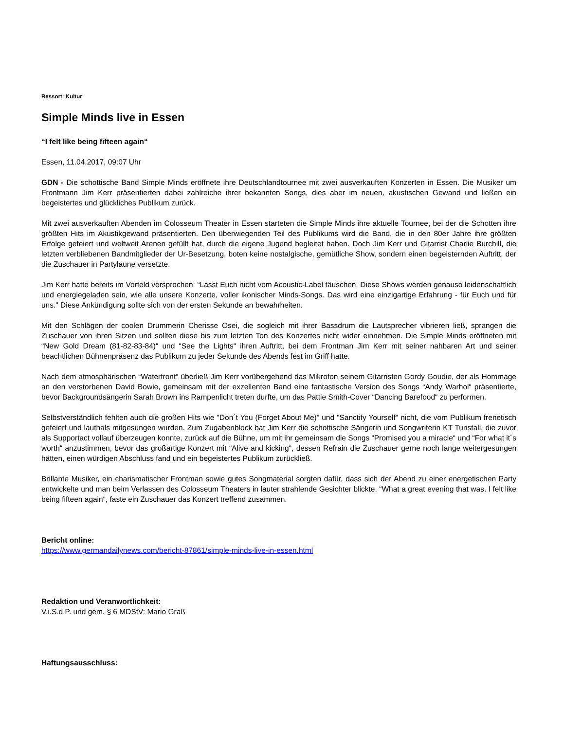Ressort: Kultur
Simple Minds live in Essen
“I felt like being fifteen again“
Essen, 11.04.2017, 09:07 Uhr
GDN - Die schottische Band Simple Minds eröffnete ihre Deutschlandtournee mit zwei ausverkauften Konzerten in Essen. Die Musiker um Frontmann Jim Kerr präsentierten dabei zahlreiche ihrer bekannten Songs, dies aber im neuen, akustischen Gewand und ließen ein begeistertes und glückliches Publikum zurück.
Mit zwei ausverkauften Abenden im Colosseum Theater in Essen starteten die Simple Minds ihre aktuelle Tournee, bei der die Schotten ihre größten Hits im Akustikgewand präsentierten. Den überwiegenden Teil des Publikums wird die Band, die in den 80er Jahre ihre größten Erfolge gefeiert und weltweit Arenen gefüllt hat, durch die eigene Jugend begleitet haben. Doch Jim Kerr und Gitarrist Charlie Burchill, die letzten verbliebenen Bandmitglieder der Ur-Besetzung, boten keine nostalgische, gemütliche Show, sondern einen begeisternden Auftritt, der die Zuschauer in Partylaune versetzte.
Jim Kerr hatte bereits im Vorfeld versprochen: “Lasst Euch nicht vom Acoustic-Label täuschen. Diese Shows werden genauso leidenschaftlich und energiegeladen sein, wie alle unsere Konzerte, voller ikonischer Minds-Songs. Das wird eine einzigartige Erfahrung - für Euch und für uns." Diese Ankündigung sollte sich von der ersten Sekunde an bewahrheiten.
Mit den Schlägen der coolen Drummerin Cherisse Osei, die sogleich mit ihrer Bassdrum die Lautsprecher vibrieren ließ, sprangen die Zuschauer von ihren Sitzen und sollten diese bis zum letzten Ton des Konzertes nicht wider einnehmen. Die Simple Minds eröffneten mit “New Gold Dream (81-82-83-84)“ und “See the Lights“ ihren Auftritt, bei dem Frontman Jim Kerr mit seiner nahbaren Art und seiner beachtlichen Bühnenpräsenz das Publikum zu jeder Sekunde des Abends fest im Griff hatte.
Nach dem atmosphärischen “Waterfront“ überließ Jim Kerr vorübergehend das Mikrofon seinem Gitarristen Gordy Goudie, der als Hommage an den verstorbenen David Bowie, gemeinsam mit der exzellenten Band eine fantastische Version des Songs “Andy Warhol“ präsentierte, bevor Backgroundsängerin Sarah Brown ins Rampenlicht treten durfte, um das Pattie Smith-Cover “Dancing Barefood“ zu performen.
Selbstverständlich fehlten auch die großen Hits wie "Don´t You (Forget About Me)" und "Sanctify Yourself" nicht, die vom Publikum frenetisch gefeiert und lauthals mitgesungen wurden. Zum Zugabenblock bat Jim Kerr die schottische Sängerin und Songwriterin KT Tunstall, die zuvor als Supportact vollauf überzeugen konnte, zurück auf die Bühne, um mit ihr gemeinsam die Songs “Promised you a miracle“ und “For what it´s worth“ anzustimmen, bevor das großartige Konzert mit “Alive and kicking“, dessen Refrain die Zuschauer gerne noch lange weitergesungen hätten, einen würdigen Abschluss fand und ein begeistertes Publikum zurückließ.
Brillante Musiker, ein charismatischer Frontman sowie gutes Songmaterial sorgten dafür, dass sich der Abend zu einer energetischen Party entwickelte und man beim Verlassen des Colosseum Theaters in lauter strahlende Gesichter blickte. “What a great evening that was. I felt like being fifteen again“, faste ein Zuschauer das Konzert treffend zusammen.
Bericht online:
https://www.germandailynews.com/bericht-87861/simple-minds-live-in-essen.html
Redaktion und Veranwortlichkeit:
V.i.S.d.P. und gem. § 6 MDStV: Mario Graß
Haftungsausschluss: